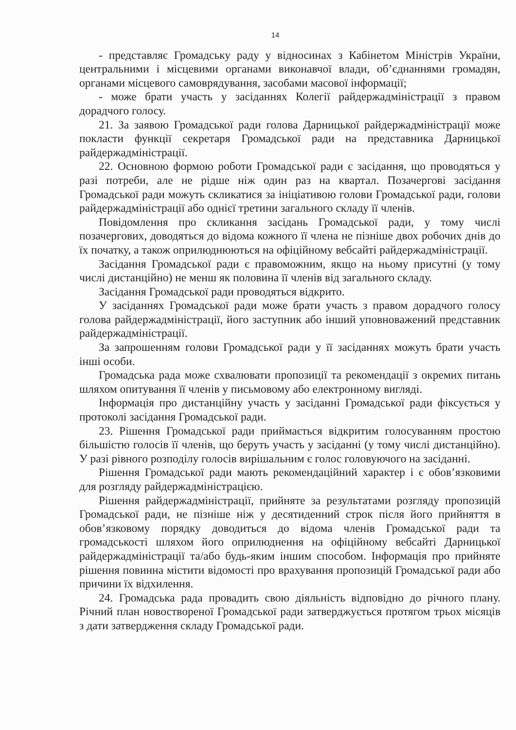14
- представляє Громадську раду у відносинах з Кабінетом Міністрів України, центральними і місцевими органами виконавчої влади, об’єднаннями громадян, органами місцевого самоврядування, засобами масової інформації;
- може брати участь у засіданнях Колегії райдержадміністрації з правом дорадчого голосу.
21. За заявою Громадської ради голова Дарницької райдержадміністрації може покласти функції секретаря Громадської ради на представника Дарницької райдержадміністрації.
22. Основною формою роботи Громадської ради є засідання, що проводяться у разі потреби, але не рідше ніж один раз на квартал. Позачергові засідання Громадської ради можуть скликатися за ініціативою голови Громадської ради, голови райдержадміністрації або однієї третини загального складу її членів.
Повідомлення про скликання засідань Громадської ради, у тому числі позачергових, доводяться до відома кожного її члена не пізніше двох робочих днів до їх початку, а також оприлюднюються на офіційному вебсайті райдержадміністрації.
Засідання Громадської ради є правоможним, якщо на ньому присутні (у тому числі дистанційно) не менш як половина її членів від загального складу.
Засідання Громадської ради проводяться відкрито.
У засіданнях Громадської ради може брати участь з правом дорадчого голосу голова райдержадміністрації, його заступник або інший уповноважений представник райдержадміністрації.
За запрошенням голови Громадської ради у її засіданнях можуть брати участь інші особи.
Громадська рада може схвалювати пропозиції та рекомендації з окремих питань шляхом опитування її членів у письмовому або електронному вигляді.
Інформація про дистанційну участь у засіданні Громадської ради фіксується у протоколі засідання Громадської ради.
23. Рішення Громадської ради приймається відкритим голосуванням простою більшістю голосів її членів, що беруть участь у засіданні (у тому числі дистанційно). У разі рівного розподілу голосів вирішальним є голос головуючого на засіданні.
Рішення Громадської ради мають рекомендаційний характер і є обов’язковими для розгляду райдержадміністрацією.
Рішення райдержадміністрації, прийняте за результатами розгляду пропозицій Громадської ради, не пізніше ніж у десятиденний строк після його прийняття в обов’язковому порядку доводиться до відома членів Громадської ради та громадськості шляхом його оприлюднення на офіційному вебсайті Дарницької райдержадміністрації та/або будь-яким іншим способом. Інформація про прийняте рішення повинна містити відомості про врахування пропозицій Громадської ради або причини їх відхилення.
24. Громадська рада провадить свою діяльність відповідно до річного плану. Річний план новоствореної Громадської ради затверджується протягом трьох місяців з дати затвердження складу Громадської ради.